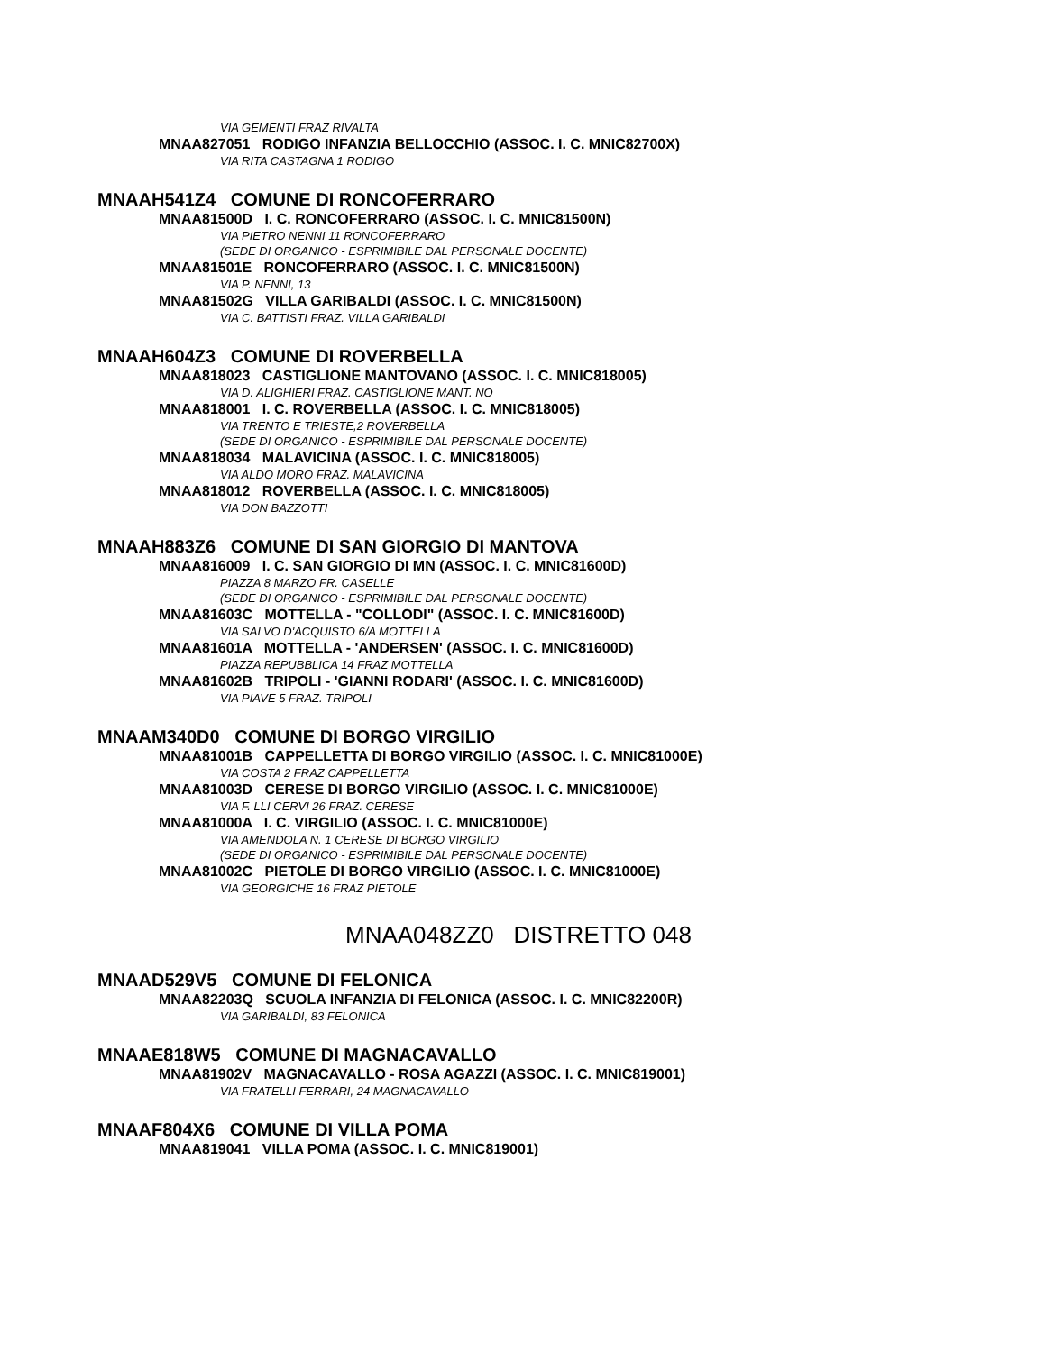VIA GEMENTI FRAZ RIVALTA
MNAA827051 RODIGO INFANZIA BELLOCCHIO (ASSOC. I. C. MNIC82700X)
VIA RITA CASTAGNA 1 RODIGO
MNAAH541Z4 COMUNE DI RONCOFERRARO
MNAA81500D I. C. RONCOFERRARO (ASSOC. I. C. MNIC81500N)
VIA PIETRO NENNI 11 RONCOFERRARO
(SEDE DI ORGANICO - ESPRIMIBILE DAL PERSONALE DOCENTE)
MNAA81501E RONCOFERRARO (ASSOC. I. C. MNIC81500N)
VIA P. NENNI, 13
MNAA81502G VILLA GARIBALDI (ASSOC. I. C. MNIC81500N)
VIA C. BATTISTI FRAZ. VILLA GARIBALDI
MNAAH604Z3 COMUNE DI ROVERBELLA
MNAA818023 CASTIGLIONE MANTOVANO (ASSOC. I. C. MNIC818005)
VIA D. ALIGHIERI FRAZ. CASTIGLIONE MANT. NO
MNAA818001 I. C. ROVERBELLA (ASSOC. I. C. MNIC818005)
VIA TRENTO E TRIESTE,2 ROVERBELLA
(SEDE DI ORGANICO - ESPRIMIBILE DAL PERSONALE DOCENTE)
MNAA818034 MALAVICINA (ASSOC. I. C. MNIC818005)
VIA ALDO MORO FRAZ. MALAVICINA
MNAA818012 ROVERBELLA (ASSOC. I. C. MNIC818005)
VIA DON BAZZOTTI
MNAAH883Z6 COMUNE DI SAN GIORGIO DI MANTOVA
MNAA816009 I. C. SAN GIORGIO DI MN (ASSOC. I. C. MNIC81600D)
PIAZZA 8 MARZO FR. CASELLE
(SEDE DI ORGANICO - ESPRIMIBILE DAL PERSONALE DOCENTE)
MNAA81603C MOTTELLA - "COLLODI" (ASSOC. I. C. MNIC81600D)
VIA SALVO D'ACQUISTO 6/A MOTTELLA
MNAA81601A MOTTELLA - 'ANDERSEN' (ASSOC. I. C. MNIC81600D)
PIAZZA REPUBBLICA 14 FRAZ MOTTELLA
MNAA81602B TRIPOLI - 'GIANNI RODARI' (ASSOC. I. C. MNIC81600D)
VIA PIAVE 5 FRAZ. TRIPOLI
MNAAM340D0 COMUNE DI BORGO VIRGILIO
MNAA81001B CAPPELLETTA DI BORGO VIRGILIO (ASSOC. I. C. MNIC81000E)
VIA COSTA 2 FRAZ CAPPELLETTA
MNAA81003D CERESE DI BORGO VIRGILIO (ASSOC. I. C. MNIC81000E)
VIA F. LLI CERVI 26 FRAZ. CERESE
MNAA81000A I. C. VIRGILIO (ASSOC. I. C. MNIC81000E)
VIA AMENDOLA N. 1 CERESE DI BORGO VIRGILIO
(SEDE DI ORGANICO - ESPRIMIBILE DAL PERSONALE DOCENTE)
MNAA81002C PIETOLE DI BORGO VIRGILIO (ASSOC. I. C. MNIC81000E)
VIA GEORGICHE 16 FRAZ PIETOLE
MNAA048ZZ0 DISTRETTO 048
MNAAD529V5 COMUNE DI FELONICA
MNAA82203Q SCUOLA INFANZIA DI FELONICA (ASSOC. I. C. MNIC82200R)
VIA GARIBALDI, 83 FELONICA
MNAAE818W5 COMUNE DI MAGNACAVALLO
MNAA81902V MAGNACAVALLO - ROSA AGAZZI (ASSOC. I. C. MNIC819001)
VIA FRATELLI FERRARI, 24 MAGNACAVALLO
MNAAF804X6 COMUNE DI VILLA POMA
MNAA819041 VILLA POMA (ASSOC. I. C. MNIC819001)